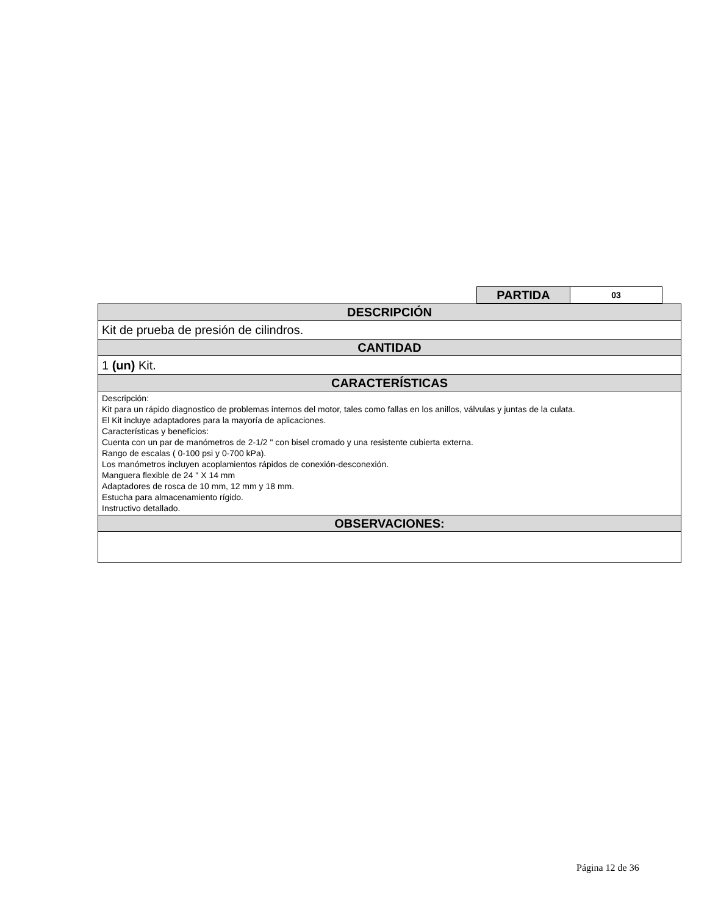| PARTIDA | 03 |
| DESCRIPCIÓN |
| Kit de prueba de presión de cilindros. |
| CANTIDAD |
| 1 (un) Kit. |
| CARACTERÍSTICAS |
| Descripción: Kit para un rápido diagnostico de problemas internos del motor, tales como fallas en los anillos, válvulas y juntas de la culata. El Kit incluye adaptadores para la mayoría de aplicaciones. Características y beneficios: Cuenta con un par de manómetros de 2-1/2 " con bisel cromado y una resistente cubierta externa. Rango de escalas ( 0-100 psi y 0-700 kPa). Los manómetros incluyen acoplamientos rápidos de conexión-desconexión. Manguera flexible de 24 " X 14 mm Adaptadores de rosca de 10 mm, 12 mm y 18 mm. Estucha para almacenamiento rígido. Instructivo detallado. |
| OBSERVACIONES: |
Página 12 de 36